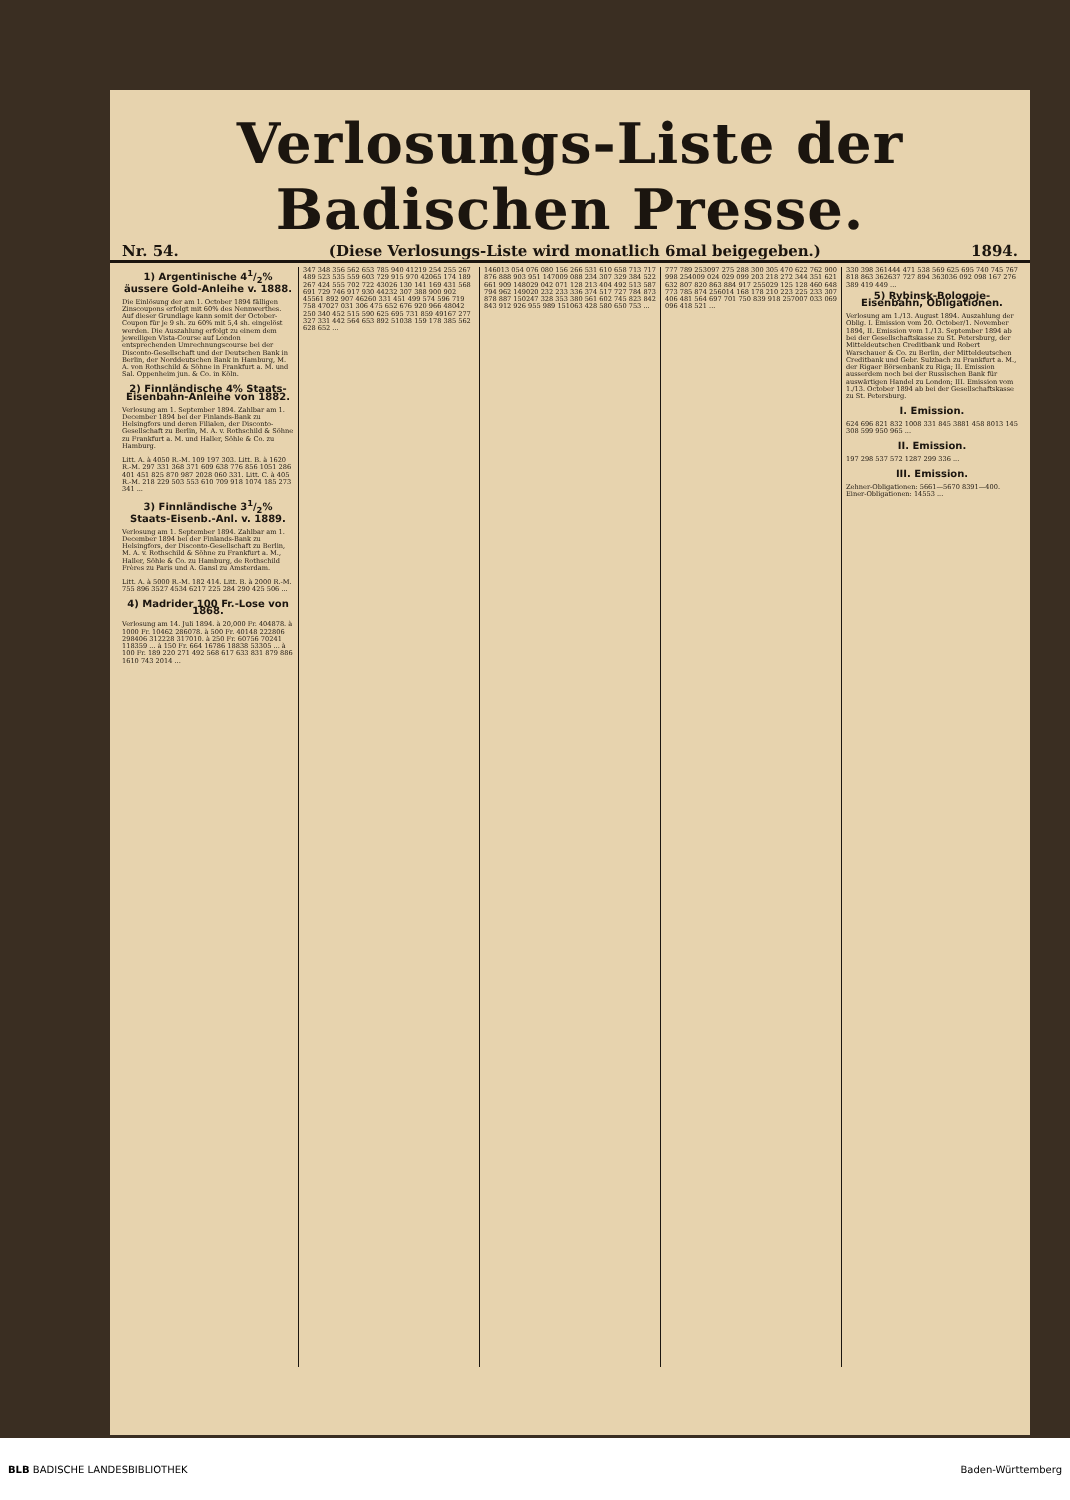Verlosungs-Liste der Badischen Presse.
Nr. 54. (Diese Verlosungs-Liste wird monatlich 6mal beigegeben.) 1894.
1) Argentinische 41/2% äussere Gold-Anleihe v. 1888.
Die Einlösung der am 1. October 1894 fälligen Zinscoupons erfolgt mit 60% des Nennwerthes. Auf dieser Grundlage kann somit der October-Coupon für je 9 sh. zu 60% mit 5,4 sh. eingelöst werden. Die Auszahlung erfolgt zu einem dem jeweiligen Vista-Course auf London entsprechenden Umrechnungscourse bei der Disconto-Gesellschaft und der Deutschen Bank in Berlin, der Norddeutschen Bank in Hamburg, M. A. von Rothschild & Söhne in Frankfurt a. M. und Sal. Oppenheim jun. & Co. in Köln.
2) Finnländische 4% Staats-Eisenbahn-Anleihe von 1882.
Verlosung am 1. September 1894. Zahlbar am 1. December 1894 bei der Finlands-Bank zu Helsingfors und deren Filialen, der Disconto-Gesellschaft zu Berlin, M. A. v. Rothschild & Söhne zu Frankfurt a. M. und Haller, Söhle & Co. zu Hamburg.
Litt. A. à 4050 R.-M. 109 197 303. Litt. B. à 1620 R.-M. 297 331 368 371 609 638 776 856 1051 286 401 451 825 870 987 2028 060 331. Litt. C. à 405 R.-M. 218 229 503 553 610 709 918 1074 185 273 341 ...
3) Finnländische 31/2% Staats-Eisenb.-Anl. v. 1889.
Verlosung am 1. September 1894. Zahlbar am 1. December 1894 bei der Finlands-Bank zu Helsingfors, der Disconto-Gesellschaft zu Berlin, M. A. v. Rothschild & Söhne zu Frankfurt a. M., Haller, Söhle & Co. zu Hamburg, de Rothschild Frères zu Paris und A. Gansl zu Amsterdam.
Litt. A. à 5000 R.-M. 182 414. Litt. B. à 2000 R.-M. 755 896 3527 4534 6217 225 284 290 425 506 ...
4) Madrider 100 Fr.-Lose von 1868.
Verlosung am 14. Juli 1894. à 20,000 Fr. 404878. à 1000 Fr. 10462 286078. à 500 Fr. 40148 222806 298406 312228 317010. à 250 Fr. 60756 70241 118359 ... à 150 Fr. 664 16786 18838 53305 ... à 100 Fr. 189 220 271 492 568 617 633 831 879 886 1610 743 2014 ...
347 348 356 562 653 785 940 41219 254 255 267 489 523 535 559 603 729 915 970 42065 174 189 267 424 555 702 722 43026 130 141 169 431 568 691 729 746 917 930 44232 307 388 900 902 45561 892 907 46260 331 451 499 574 596 719 758 47027 031 306 475 652 676 920 966 48042 250 340 452 515 590 625 695 731 859 49167 277 327 331 442 564 653 892 51038 159 178 385 562 628 652 ...
146013 054 076 080 156 266 531 610 658 713 717 876 888 903 951 147009 088 234 307 329 384 522 661 909 148029 042 071 128 213 404 492 513 587 794 962 149020 232 233 336 374 517 727 784 873 878 887 150247 328 353 380 561 602 745 823 842 843 912 926 955 989 151063 428 580 650 753 ...
777 789 253097 275 288 300 305 470 622 762 900 998 254009 024 029 099 203 218 272 344 351 621 632 807 820 863 884 917 255029 125 128 460 648 773 785 874 256014 168 178 210 223 225 233 307 406 481 564 697 701 750 839 918 257007 033 069 096 418 521 ...
330 398 361444 471 538 569 625 695 740 745 767 818 863 362637 727 894 363036 092 098 167 276 389 419 449 ...
5) Rybinsk-Bologoje-Eisenbahn, Obligationen.
Verlosung am 1./13. August 1894. Auszahlung der Oblig. I. Emission vom 20. October/1. November 1894, II. Emission vom 1./13. September 1894 ab bei der Gesellschaftskasse zu St. Petersburg, der Mitteldeutschen Creditbank und Robert Warschauer & Co. zu Berlin, der Mitteldeutschen Creditbank und Gebr. Sulzbach zu Frankfurt a. M., der Rigaer Börsenbank zu Riga; II. Emission ausserdem noch bei der Russischen Bank für auswärtigen Handel zu London; III. Emission vom 1./13. October 1894 ab bei der Gesellschaftskasse zu St. Petersburg.
I. Emission.
624 696 821 832 1008 331 845 3881 458 8013 145 308 599 950 965 ...
II. Emission.
197 298 537 572 1287 299 336 ...
III. Emission.
Zehner-Obligationen: 5661—5670 8391—400. Einer-Obligationen: 14553 ...
BLB BADISCHE LANDESBIBLIOTHEK Baden-Württemberg